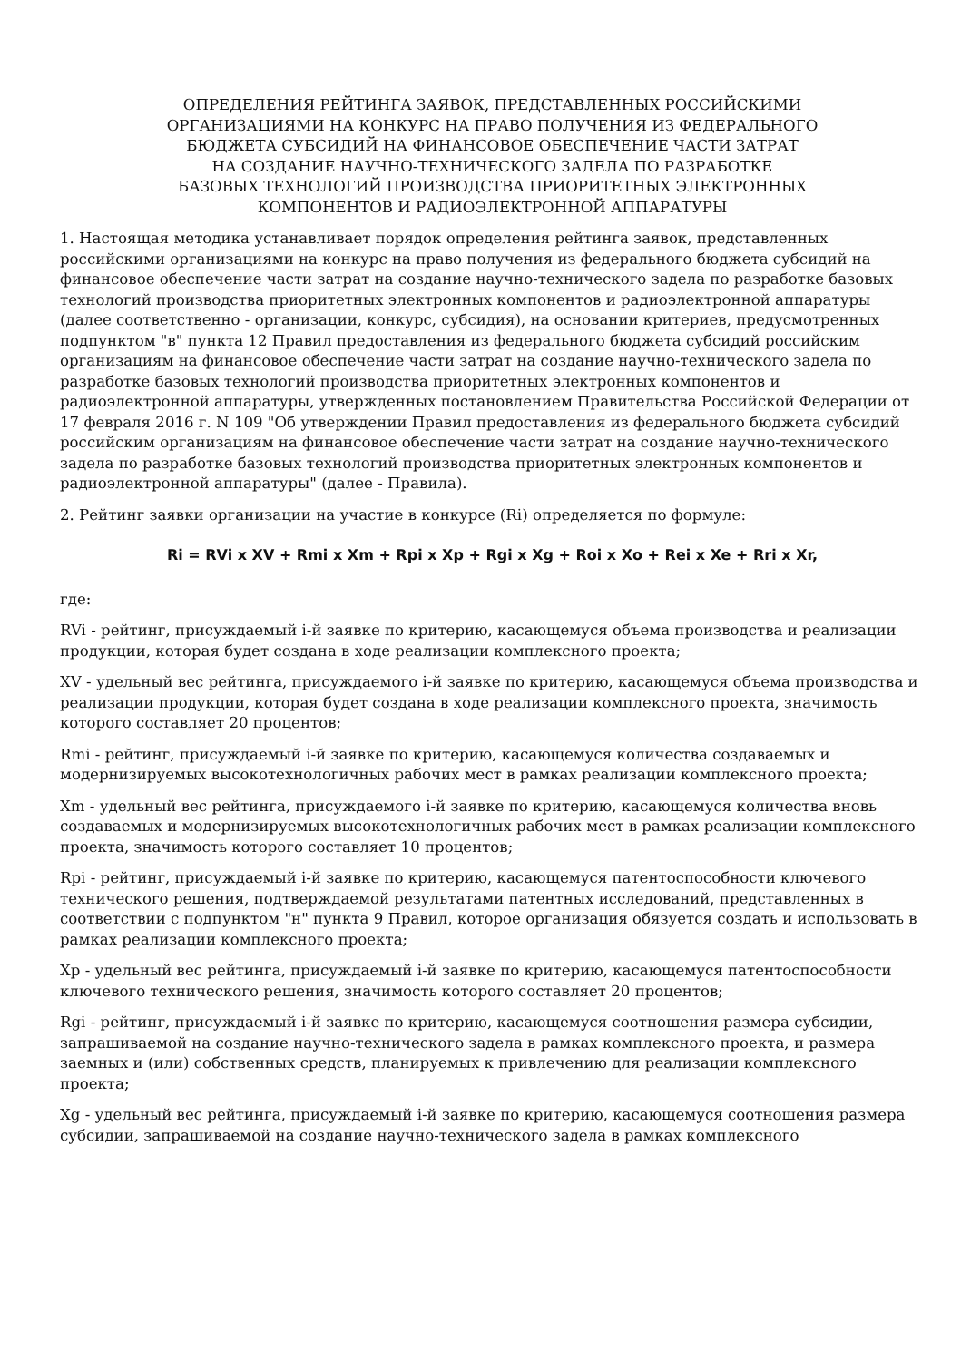ОПРЕДЕЛЕНИЯ РЕЙТИНГА ЗАЯВОК, ПРЕДСТАВЛЕННЫХ РОССИЙСКИМИ
ОРГАНИЗАЦИЯМИ НА КОНКУРС НА ПРАВО ПОЛУЧЕНИЯ ИЗ ФЕДЕРАЛЬНОГО
БЮДЖЕТА СУБСИДИЙ НА ФИНАНСОВОЕ ОБЕСПЕЧЕНИЕ ЧАСТИ ЗАТРАТ
НА СОЗДАНИЕ НАУЧНО-ТЕХНИЧЕСКОГО ЗАДЕЛА ПО РАЗРАБОТКЕ
БАЗОВЫХ ТЕХНОЛОГИЙ ПРОИЗВОДСТВА ПРИОРИТЕТНЫХ ЭЛЕКТРОННЫХ
КОМПОНЕНТОВ И РАДИОЭЛЕКТРОННОЙ АППАРАТУРЫ
1. Настоящая методика устанавливает порядок определения рейтинга заявок, представленных российскими организациями на конкурс на право получения из федерального бюджета субсидий на финансовое обеспечение части затрат на создание научно-технического задела по разработке базовых технологий производства приоритетных электронных компонентов и радиоэлектронной аппаратуры (далее соответственно - организации, конкурс, субсидия), на основании критериев, предусмотренных подпунктом "в" пункта 12 Правил предоставления из федерального бюджета субсидий российским организациям на финансовое обеспечение части затрат на создание научно-технического задела по разработке базовых технологий производства приоритетных электронных компонентов и радиоэлектронной аппаратуры, утвержденных постановлением Правительства Российской Федерации от 17 февраля 2016 г. N 109 "Об утверждении Правил предоставления из федерального бюджета субсидий российским организациям на финансовое обеспечение части затрат на создание научно-технического задела по разработке базовых технологий производства приоритетных электронных компонентов и радиоэлектронной аппаратуры" (далее - Правила).
2. Рейтинг заявки организации на участие в конкурсе (Ri) определяется по формуле:
Ri = RVi x XV + Rmi x Xm + Rpi x Xp + Rgi x Xg + Roi x Xo + Rei x Xe + Rri x Xr,
где:
RVi - рейтинг, присуждаемый i-й заявке по критерию, касающемуся объема производства и реализации продукции, которая будет создана в ходе реализации комплексного проекта;
XV - удельный вес рейтинга, присуждаемого i-й заявке по критерию, касающемуся объема производства и реализации продукции, которая будет создана в ходе реализации комплексного проекта, значимость которого составляет 20 процентов;
Rmi - рейтинг, присуждаемый i-й заявке по критерию, касающемуся количества создаваемых и модернизируемых высокотехнологичных рабочих мест в рамках реализации комплексного проекта;
Xm - удельный вес рейтинга, присуждаемого i-й заявке по критерию, касающемуся количества вновь создаваемых и модернизируемых высокотехнологичных рабочих мест в рамках реализации комплексного проекта, значимость которого составляет 10 процентов;
Rpi - рейтинг, присуждаемый i-й заявке по критерию, касающемуся патентоспособности ключевого технического решения, подтверждаемой результатами патентных исследований, представленных в соответствии с подпунктом "н" пункта 9 Правил, которое организация обязуется создать и использовать в рамках реализации комплексного проекта;
Xp - удельный вес рейтинга, присуждаемый i-й заявке по критерию, касающемуся патентоспособности ключевого технического решения, значимость которого составляет 20 процентов;
Rgi - рейтинг, присуждаемый i-й заявке по критерию, касающемуся соотношения размера субсидии, запрашиваемой на создание научно-технического задела в рамках комплексного проекта, и размера заемных и (или) собственных средств, планируемых к привлечению для реализации комплексного проекта;
Xg - удельный вес рейтинга, присуждаемый i-й заявке по критерию, касающемуся соотношения размера субсидии, запрашиваемой на создание научно-технического задела в рамках комплексного